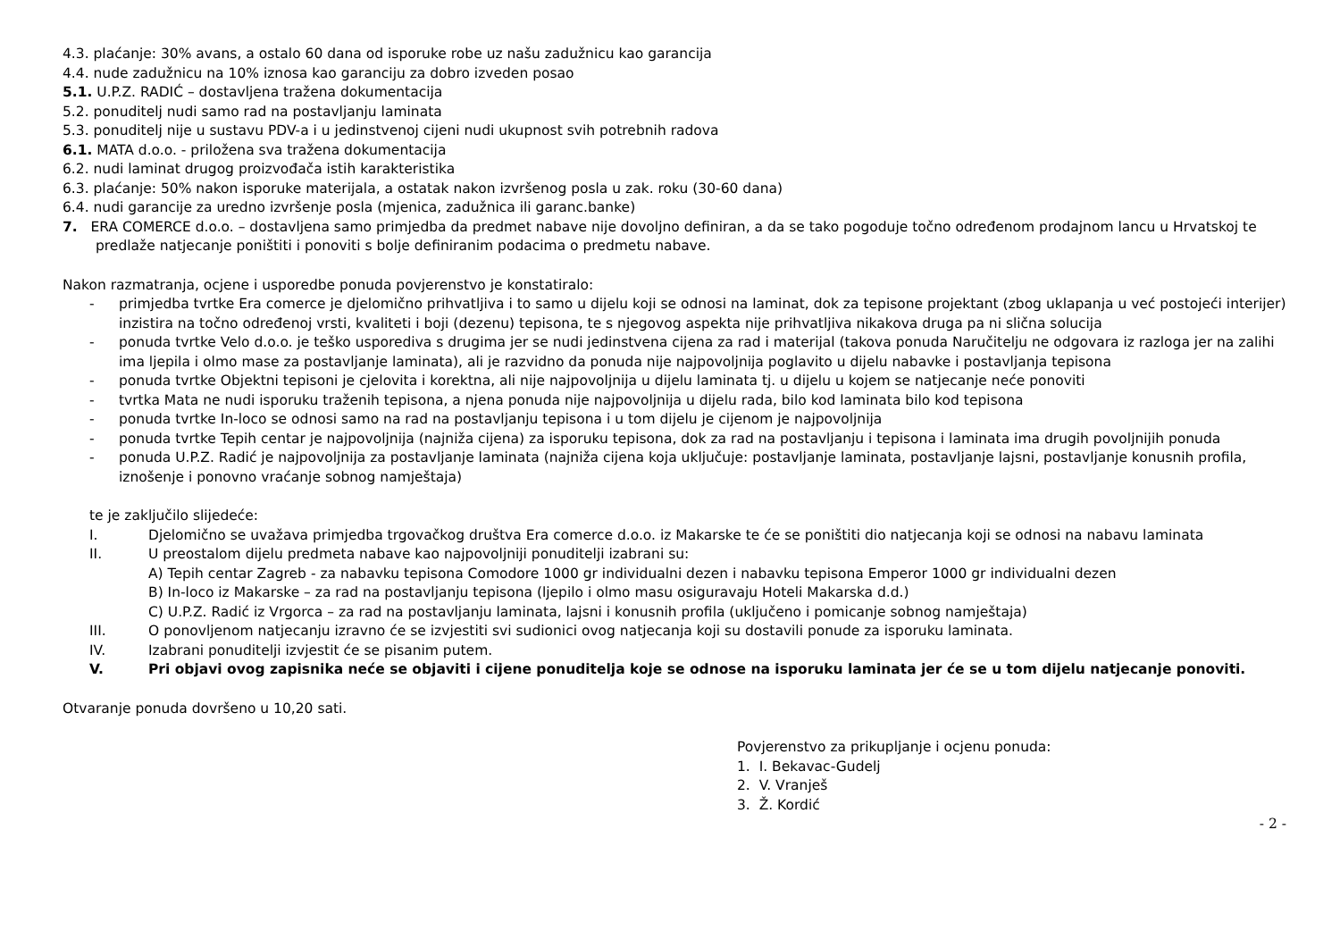4.3. plaćanje: 30% avans, a ostalo 60 dana od isporuke robe uz našu zadužnicu kao garancija
4.4. nude zadužnicu na 10% iznosa kao garanciju za dobro izveden posao
5.1. U.P.Z. RADIĆ – dostavljena tražena dokumentacija
5.2. ponuditelj nudi samo rad na postavljanju laminata
5.3. ponuditelj nije u sustavu PDV-a i u jedinstvenoj cijeni nudi ukupnost svih potrebnih radova
6.1. MATA d.o.o. - priložena sva tražena dokumentacija
6.2. nudi laminat drugog proizvođača istih karakteristika
6.3. plaćanje: 50% nakon isporuke materijala, a ostatak nakon izvršenog posla u zak. roku (30-60 dana)
6.4. nudi garancije za uredno izvršenje posla (mjenica, zadužnica ili garanc.banke)
7. ERA COMERCE d.o.o. – dostavljena samo primjedba da predmet nabave nije dovoljno definiran, a da se tako pogoduje točno određenom prodajnom lancu u Hrvatskoj te predlaže natjecanje poništiti i ponoviti s bolje definiranim podacima o predmetu nabave.
Nakon razmatranja, ocjene i usporedbe ponuda povjerenstvo je konstatiralo:
- primjedba tvrtke Era comerce je djelomično prihvatljiva i to samo u dijelu koji se odnosi na laminat, dok za tepisone projektant (zbog uklapanja u već postojeći interijer) inzistira na točno određenoj vrsti, kvaliteti i boji (dezenu) tepisona, te s njegovog aspekta nije prihvatljiva nikakova druga pa ni slična solucija
- ponuda tvrtke Velo d.o.o. je teško usporediva s drugima jer se nudi jedinstvena cijena za rad i materijal (takova ponuda Naručitelju ne odgovara iz razloga jer na zalihi ima ljepila i olmo mase za postavljanje laminata), ali je razvidno da ponuda nije najpovoljnija poglavito u dijelu nabavke i postavljanja tepisona
- ponuda tvrtke Objektni tepisoni je cjelovita i korektna, ali nije najpovoljnija u dijelu laminata tj. u dijelu u kojem se natjecanje neće ponoviti
- tvrtka Mata ne nudi isporuku traženih tepisona, a njena ponuda nije najpovoljnija u dijelu rada, bilo kod laminata bilo kod tepisona
- ponuda tvrtke In-loco se odnosi samo na rad na postavljanju tepisona i u tom dijelu je cijenom je najpovoljnija
- ponuda tvrtke Tepih centar je najpovoljnija (najniža cijena) za isporuku tepisona, dok za rad na postavljanju i tepisona i laminata ima drugih povoljnijih ponuda
- ponuda U.P.Z. Radić je najpovoljnija za postavljanje laminata (najniža cijena koja uključuje: postavljanje laminata, postavljanje lajsni, postavljanje konusnih profila, iznošenje i ponovno vraćanje sobnog namještaja)
te je zaključilo slijedeće:
I. Djelomično se uvažava primjedba trgovačkog društva Era comerce d.o.o. iz Makarske te će se poništiti dio natjecanja koji se odnosi na nabavu laminata
II. U preostalom dijelu predmeta nabave kao najpovoljniji ponuditelji izabrani su:
A) Tepih centar Zagreb - za nabavku tepisona Comodore 1000 gr individualni dezen i nabavku tepisona Emperor 1000 gr individualni dezen
B) In-loco iz Makarske – za rad na postavljanju tepisona (ljepilo i olmo masu osiguravaju Hoteli Makarska d.d.)
C) U.P.Z. Radić iz Vrgorca – za rad na postavljanju laminata, lajsni i konusnih profila (uključeno i pomicanje sobnog namještaja)
III. O ponovljenom natjecanju izravno će se izvjestiti svi sudionici ovog natjecanja koji su dostavili ponude za isporuku laminata.
IV. Izabrani ponuditelji izvjestit će se pisanim putem.
V. Pri objavi ovog zapisnika neće se objaviti i cijene ponuditelja koje se odnose na isporuku laminata jer će se u tom dijelu natjecanje ponoviti.
Otvaranje ponuda dovršeno u 10,20 sati.
Povjerenstvo za prikupljanje i ocjenu ponuda:
1. I. Bekavac-Gudelj
2. V. Vranješ
3. Ž. Kordić
- 2 -